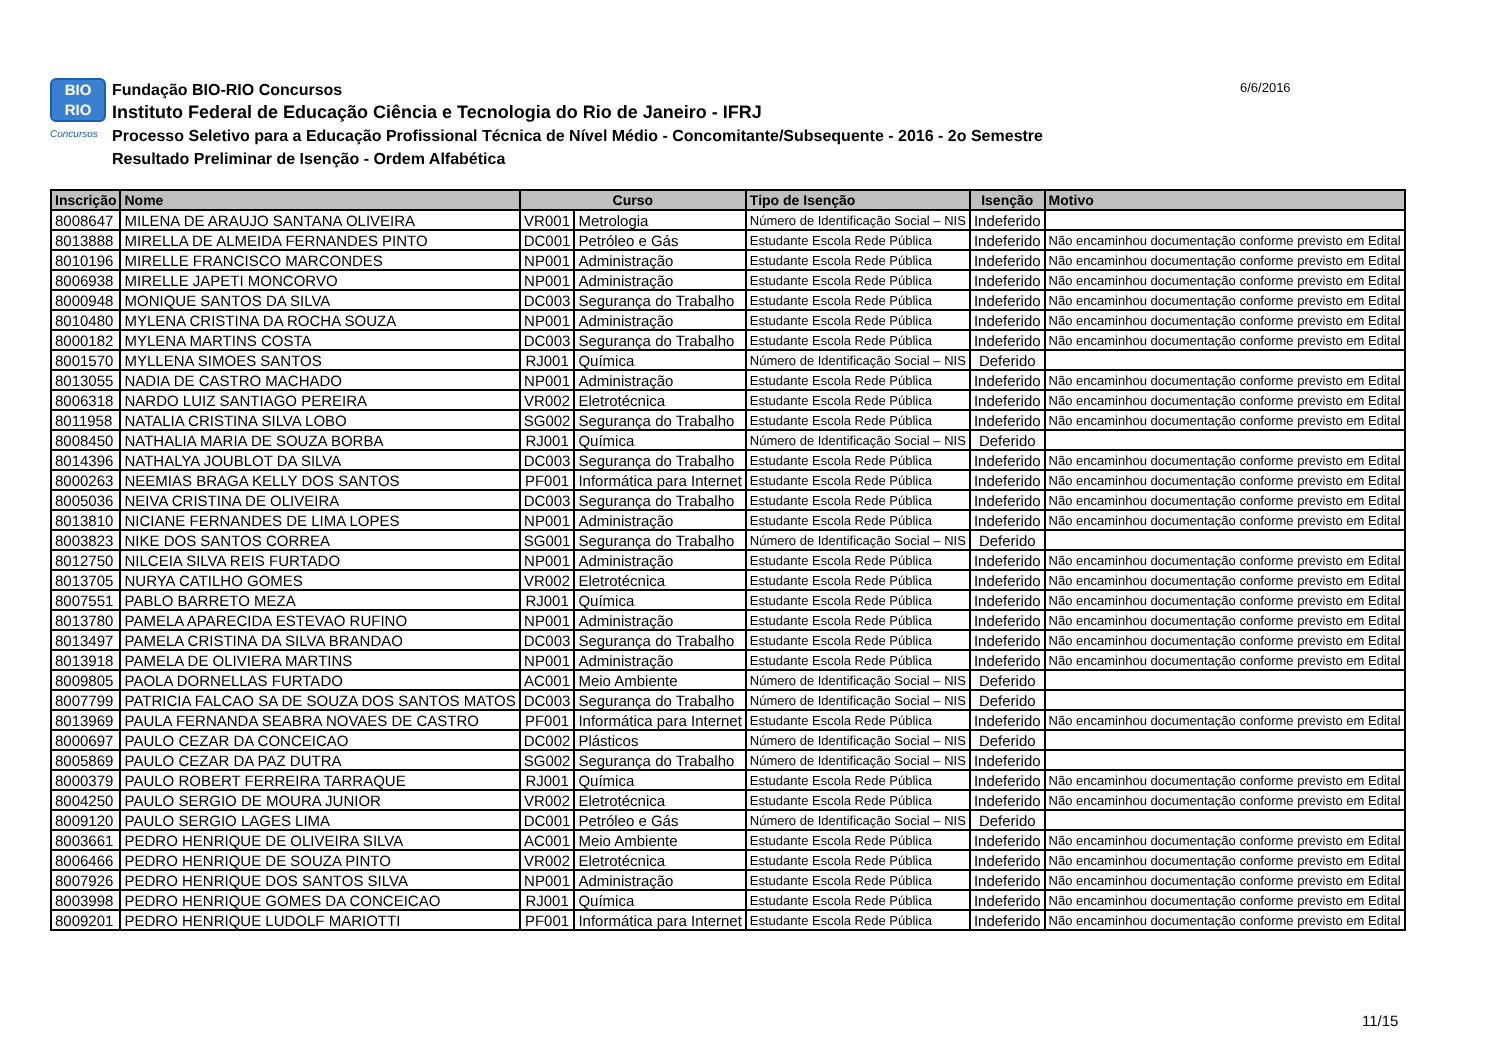BIO
RIO
Concursos
Fundação BIO-RIO Concursos
Instituto Federal de Educação Ciência e Tecnologia do Rio de Janeiro - IFRJ
Processo Seletivo para a Educação Profissional Técnica de Nível Médio - Concomitante/Subsequente - 2016 - 2o Semestre
Resultado Preliminar de Isenção - Ordem Alfabética
6/6/2016
| Inscrição | Nome | Curso | | Tipo de Isenção | Isenção | Motivo |
| --- | --- | --- | --- | --- | --- | --- |
| 8008647 | MILENA DE ARAUJO SANTANA OLIVEIRA | VR001 | Metrologia | Número de Identificação Social – NIS | Indeferido | |
| 8013888 | MIRELLA DE ALMEIDA FERNANDES PINTO | DC001 | Petróleo e Gás | Estudante Escola Rede Pública | Indeferido | Não encaminhou documentação conforme previsto em Edital |
| 8010196 | MIRELLE FRANCISCO MARCONDES | NP001 | Administração | Estudante Escola Rede Pública | Indeferido | Não encaminhou documentação conforme previsto em Edital |
| 8006938 | MIRELLE JAPETI MONCORVO | NP001 | Administração | Estudante Escola Rede Pública | Indeferido | Não encaminhou documentação conforme previsto em Edital |
| 8000948 | MONIQUE SANTOS DA SILVA | DC003 | Segurança do Trabalho | Estudante Escola Rede Pública | Indeferido | Não encaminhou documentação conforme previsto em Edital |
| 8010480 | MYLENA CRISTINA DA ROCHA SOUZA | NP001 | Administração | Estudante Escola Rede Pública | Indeferido | Não encaminhou documentação conforme previsto em Edital |
| 8000182 | MYLENA MARTINS COSTA | DC003 | Segurança do Trabalho | Estudante Escola Rede Pública | Indeferido | Não encaminhou documentação conforme previsto em Edital |
| 8001570 | MYLLENA SIMOES SANTOS | RJ001 | Química | Número de Identificação Social – NIS | Deferido | |
| 8013055 | NADIA DE CASTRO MACHADO | NP001 | Administração | Estudante Escola Rede Pública | Indeferido | Não encaminhou documentação conforme previsto em Edital |
| 8006318 | NARDO LUIZ SANTIAGO PEREIRA | VR002 | Eletrotécnica | Estudante Escola Rede Pública | Indeferido | Não encaminhou documentação conforme previsto em Edital |
| 8011958 | NATALIA CRISTINA SILVA LOBO | SG002 | Segurança do Trabalho | Estudante Escola Rede Pública | Indeferido | Não encaminhou documentação conforme previsto em Edital |
| 8008450 | NATHALIA MARIA DE SOUZA BORBA | RJ001 | Química | Número de Identificação Social – NIS | Deferido | |
| 8014396 | NATHALYA JOUBLOT DA SILVA | DC003 | Segurança do Trabalho | Estudante Escola Rede Pública | Indeferido | Não encaminhou documentação conforme previsto em Edital |
| 8000263 | NEEMIAS BRAGA KELLY DOS SANTOS | PF001 | Informática para Internet | Estudante Escola Rede Pública | Indeferido | Não encaminhou documentação conforme previsto em Edital |
| 8005036 | NEIVA CRISTINA DE OLIVEIRA | DC003 | Segurança do Trabalho | Estudante Escola Rede Pública | Indeferido | Não encaminhou documentação conforme previsto em Edital |
| 8013810 | NICIANE FERNANDES DE LIMA LOPES | NP001 | Administração | Estudante Escola Rede Pública | Indeferido | Não encaminhou documentação conforme previsto em Edital |
| 8003823 | NIKE DOS SANTOS CORREA | SG001 | Segurança do Trabalho | Número de Identificação Social – NIS | Deferido | |
| 8012750 | NILCEIA SILVA REIS FURTADO | NP001 | Administração | Estudante Escola Rede Pública | Indeferido | Não encaminhou documentação conforme previsto em Edital |
| 8013705 | NURYA CATILHO GOMES | VR002 | Eletrotécnica | Estudante Escola Rede Pública | Indeferido | Não encaminhou documentação conforme previsto em Edital |
| 8007551 | PABLO BARRETO MEZA | RJ001 | Química | Estudante Escola Rede Pública | Indeferido | Não encaminhou documentação conforme previsto em Edital |
| 8013780 | PAMELA APARECIDA ESTEVAO RUFINO | NP001 | Administração | Estudante Escola Rede Pública | Indeferido | Não encaminhou documentação conforme previsto em Edital |
| 8013497 | PAMELA CRISTINA DA SILVA BRANDAO | DC003 | Segurança do Trabalho | Estudante Escola Rede Pública | Indeferido | Não encaminhou documentação conforme previsto em Edital |
| 8013918 | PAMELA DE OLIVIERA MARTINS | NP001 | Administração | Estudante Escola Rede Pública | Indeferido | Não encaminhou documentação conforme previsto em Edital |
| 8009805 | PAOLA DORNELLAS FURTADO | AC001 | Meio Ambiente | Número de Identificação Social – NIS | Deferido | |
| 8007799 | PATRICIA FALCAO SA DE SOUZA DOS SANTOS MATOS | DC003 | Segurança do Trabalho | Número de Identificação Social – NIS | Deferido | |
| 8013969 | PAULA FERNANDA SEABRA NOVAES DE CASTRO | PF001 | Informática para Internet | Estudante Escola Rede Pública | Indeferido | Não encaminhou documentação conforme previsto em Edital |
| 8000697 | PAULO CEZAR DA CONCEICAO | DC002 | Plásticos | Número de Identificação Social – NIS | Deferido | |
| 8005869 | PAULO CEZAR DA PAZ DUTRA | SG002 | Segurança do Trabalho | Número de Identificação Social – NIS | Indeferido | |
| 8000379 | PAULO ROBERT FERREIRA TARRAQUE | RJ001 | Química | Estudante Escola Rede Pública | Indeferido | Não encaminhou documentação conforme previsto em Edital |
| 8004250 | PAULO SERGIO DE MOURA JUNIOR | VR002 | Eletrotécnica | Estudante Escola Rede Pública | Indeferido | Não encaminhou documentação conforme previsto em Edital |
| 8009120 | PAULO SERGIO LAGES LIMA | DC001 | Petróleo e Gás | Número de Identificação Social – NIS | Deferido | |
| 8003661 | PEDRO HENRIQUE DE OLIVEIRA SILVA | AC001 | Meio Ambiente | Estudante Escola Rede Pública | Indeferido | Não encaminhou documentação conforme previsto em Edital |
| 8006466 | PEDRO HENRIQUE DE SOUZA PINTO | VR002 | Eletrotécnica | Estudante Escola Rede Pública | Indeferido | Não encaminhou documentação conforme previsto em Edital |
| 8007926 | PEDRO HENRIQUE DOS SANTOS SILVA | NP001 | Administração | Estudante Escola Rede Pública | Indeferido | Não encaminhou documentação conforme previsto em Edital |
| 8003998 | PEDRO HENRIQUE GOMES DA CONCEICAO | RJ001 | Química | Estudante Escola Rede Pública | Indeferido | Não encaminhou documentação conforme previsto em Edital |
| 8009201 | PEDRO HENRIQUE LUDOLF MARIOTTI | PF001 | Informática para Internet | Estudante Escola Rede Pública | Indeferido | Não encaminhou documentação conforme previsto em Edital |
11/15